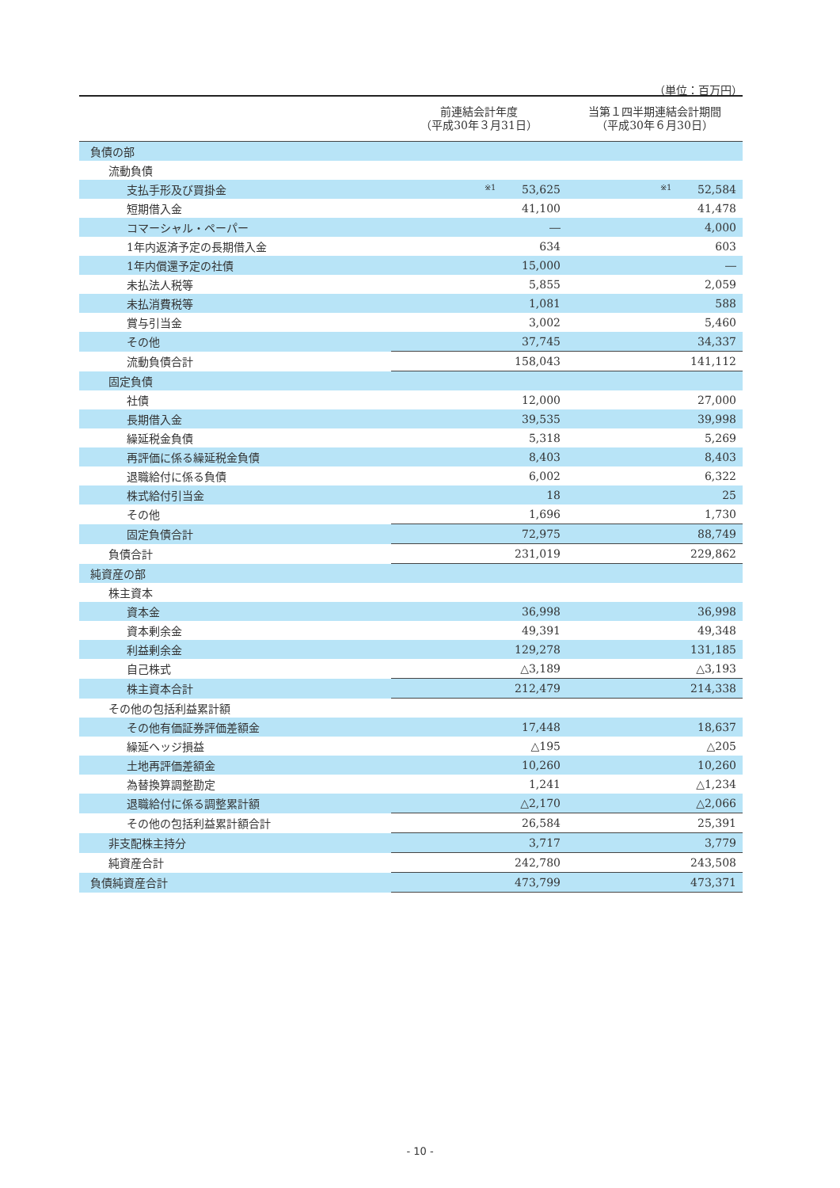（単位：百万円）
| | 前連結会計年度 （平成30年３月31日） | 当第１四半期連結会計期間 （平成30年６月30日） |
| --- | --- | --- |
| 負債の部 | | |
| 流動負債 | | |
| 支払手形及び買掛金 | ※1 53,625 | ※1 52,584 |
| 短期借入金 | 41,100 | 41,478 |
| コマーシャル・ペーパー | ― | 4,000 |
| 1年内返済予定の長期借入金 | 634 | 603 |
| 1年内償還予定の社債 | 15,000 | ― |
| 未払法人税等 | 5,855 | 2,059 |
| 未払消費税等 | 1,081 | 588 |
| 賞与引当金 | 3,002 | 5,460 |
| その他 | 37,745 | 34,337 |
| 流動負債合計 | 158,043 | 141,112 |
| 固定負債 | | |
| 社債 | 12,000 | 27,000 |
| 長期借入金 | 39,535 | 39,998 |
| 繰延税金負債 | 5,318 | 5,269 |
| 再評価に係る繰延税金負債 | 8,403 | 8,403 |
| 退職給付に係る負債 | 6,002 | 6,322 |
| 株式給付引当金 | 18 | 25 |
| その他 | 1,696 | 1,730 |
| 固定負債合計 | 72,975 | 88,749 |
| 負債合計 | 231,019 | 229,862 |
| 純資産の部 | | |
| 株主資本 | | |
| 資本金 | 36,998 | 36,998 |
| 資本剰余金 | 49,391 | 49,348 |
| 利益剰余金 | 129,278 | 131,185 |
| 自己株式 | △3,189 | △3,193 |
| 株主資本合計 | 212,479 | 214,338 |
| その他の包括利益累計額 | | |
| その他有価証券評価差額金 | 17,448 | 18,637 |
| 繰延ヘッジ損益 | △195 | △205 |
| 土地再評価差額金 | 10,260 | 10,260 |
| 為替換算調整勘定 | 1,241 | △1,234 |
| 退職給付に係る調整累計額 | △2,170 | △2,066 |
| その他の包括利益累計額合計 | 26,584 | 25,391 |
| 非支配株主持分 | 3,717 | 3,779 |
| 純資産合計 | 242,780 | 243,508 |
| 負債純資産合計 | 473,799 | 473,371 |
- 10 -